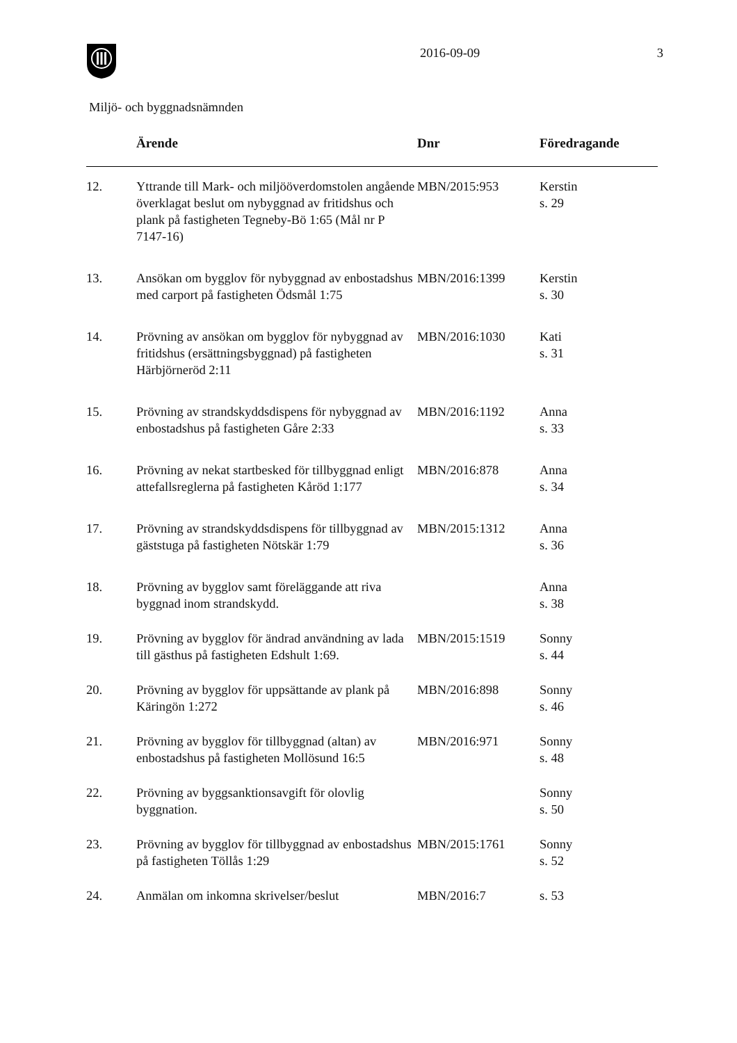2016-09-09 3
Miljö- och byggnadsnämnden
| | Ärende | Dnr | Föredragande |
| --- | --- | --- | --- |
| 12. | Yttrande till Mark- och miljööverdomstolen angående överklagat beslut om nybyggnad av fritidshus och plank på fastigheten Tegneby-Bö 1:65 (Mål nr P 7147-16) | MBN/2015:953 | Kerstin s. 29 |
| 13. | Ansökan om bygglov för nybyggnad av enbostadshus med carport på fastigheten Ödsmål 1:75 | MBN/2016:1399 | Kerstin s. 30 |
| 14. | Prövning av ansökan om bygglov för nybyggnad av fritidshus (ersättningsbyggnad) på fastigheten Härbjörneröd 2:11 | MBN/2016:1030 | Kati s. 31 |
| 15. | Prövning av strandskyddsdispens för nybyggnad av enbostadshus på fastigheten Gåre 2:33 | MBN/2016:1192 | Anna s. 33 |
| 16. | Prövning av nekat startbesked för tillbyggnad enligt attefallsreglerna på fastigheten Kåröd 1:177 | MBN/2016:878 | Anna s. 34 |
| 17. | Prövning av strandskyddsdispens för tillbyggnad av gäststuga på fastigheten Nötskär 1:79 | MBN/2015:1312 | Anna s. 36 |
| 18. | Prövning av bygglov samt föreläggande att riva byggnad inom strandskydd. | | Anna s. 38 |
| 19. | Prövning av bygglov för ändrad användning av lada till gästhus på fastigheten Edshult 1:69. | MBN/2015:1519 | Sonny s. 44 |
| 20. | Prövning av bygglov för uppsättande av plank på Käringön 1:272 | MBN/2016:898 | Sonny s. 46 |
| 21. | Prövning av bygglov för tillbyggnad (altan) av enbostadshus på fastigheten Mollösund 16:5 | MBN/2016:971 | Sonny s. 48 |
| 22. | Prövning av byggsanktionsavgift för olovlig byggnation. | | Sonny s. 50 |
| 23. | Prövning av bygglov för tillbyggnad av enbostadshus på fastigheten Töllås 1:29 | MBN/2015:1761 | Sonny s. 52 |
| 24. | Anmälan om inkomna skrivelser/beslut | MBN/2016:7 | s. 53 |